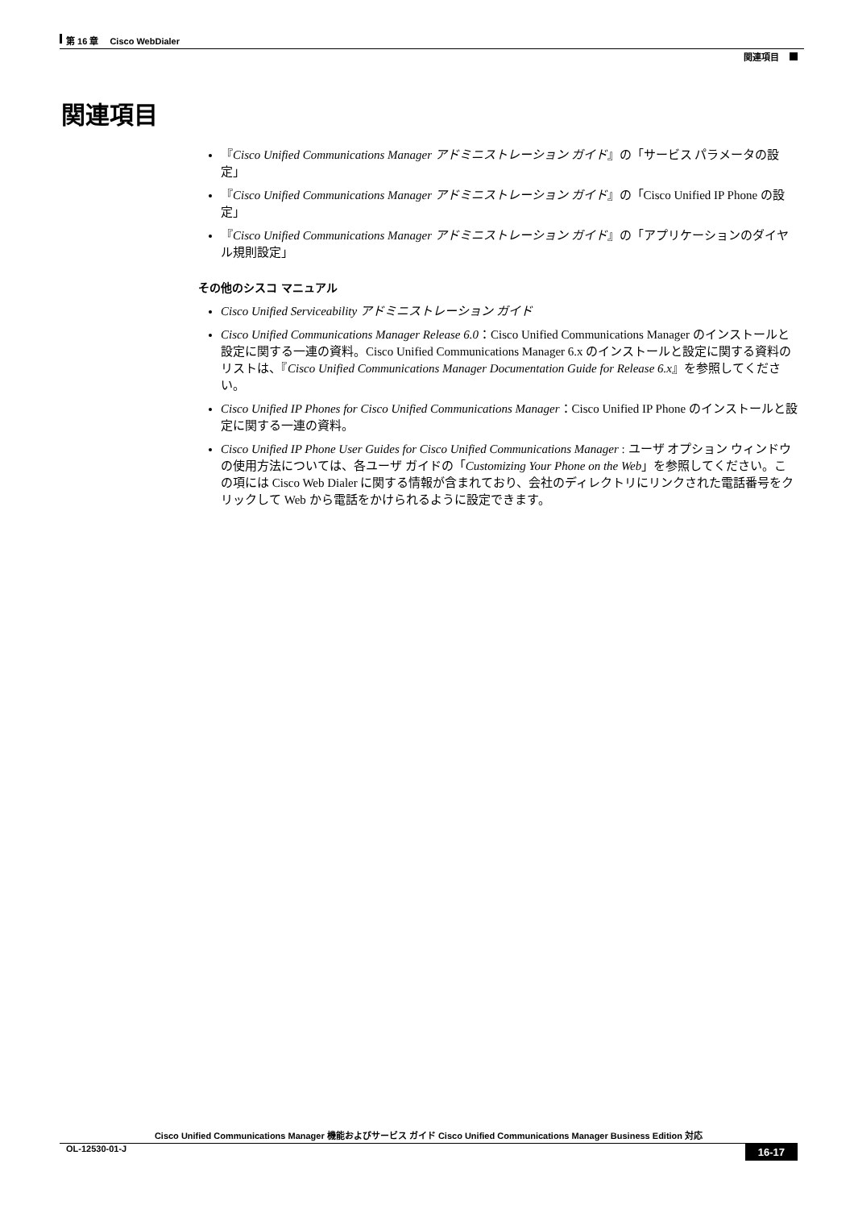第 16 章　 Cisco WebDialer
関連項目
関連項目
『Cisco Unified Communications Manager アドミニストレーション ガイド』の「サービス パラメータの設定」
『Cisco Unified Communications Manager アドミニストレーション ガイド』の「Cisco Unified IP Phone の設定」
『Cisco Unified Communications Manager アドミニストレーション ガイド』の「アプリケーションのダイヤル規則設定」
その他のシスコ マニュアル
Cisco Unified Serviceability アドミニストレーション ガイド
Cisco Unified Communications Manager Release 6.0：Cisco Unified Communications Manager のインストールと設定に関する一連の資料。Cisco Unified Communications Manager 6.x のインストールと設定に関する資料のリストは、『Cisco Unified Communications Manager Documentation Guide for Release 6.x』を参照してください。
Cisco Unified IP Phones for Cisco Unified Communications Manager：Cisco Unified IP Phone のインストールと設定に関する一連の資料。
Cisco Unified IP Phone User Guides for Cisco Unified Communications Manager : ユーザ オプション ウィンドウの使用方法については、各ユーザ ガイドの「Customizing Your Phone on the Web」を参照してください。この項には Cisco Web Dialer に関する情報が含まれており、会社のディレクトリにリンクされた電話番号をクリックして Web から電話をかけられるように設定できます。
Cisco Unified Communications Manager 機能およびサービス ガイド Cisco Unified Communications Manager Business Edition 対応
OL-12530-01-J 16-17